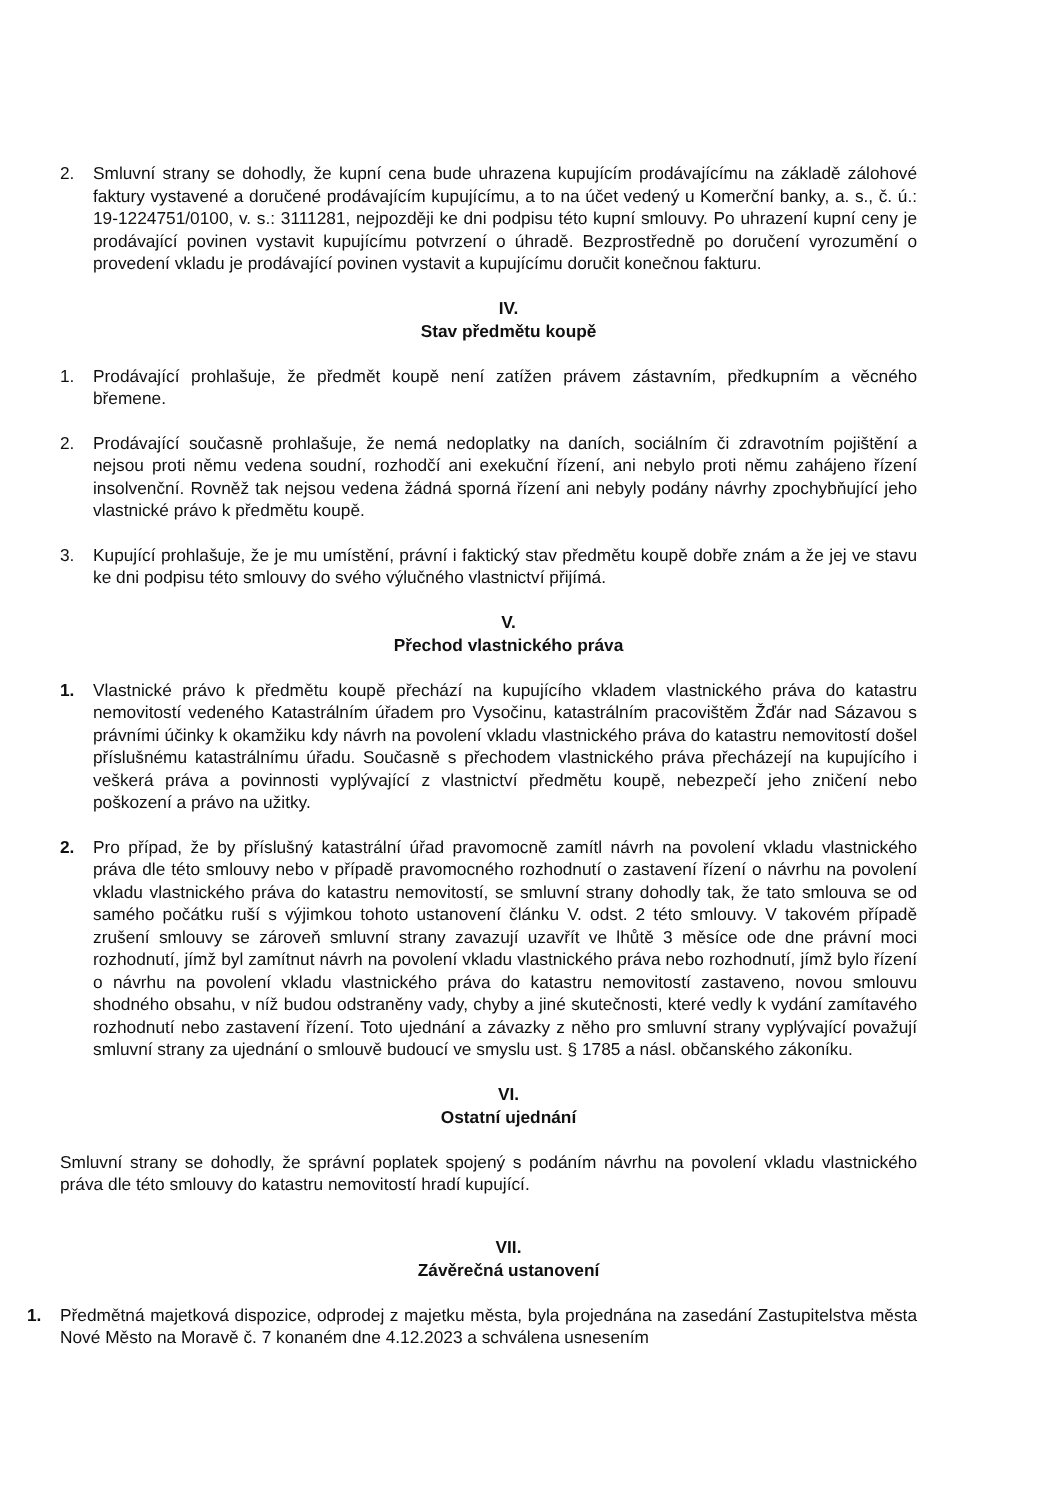2. Smluvní strany se dohodly, že kupní cena bude uhrazena kupujícím prodávajícímu na základě zálohové faktury vystavené a doručené prodávajícím kupujícímu, a to na účet vedený u Komerční banky, a. s., č. ú.: 19-1224751/0100, v. s.: 3111281, nejpozději ke dni podpisu této kupní smlouvy. Po uhrazení kupní ceny je prodávající povinen vystavit kupujícímu potvrzení o úhradě. Bezprostředně po doručení vyrozumění o provedení vkladu je prodávající povinen vystavit a kupujícímu doručit konečnou fakturu.
IV.
Stav předmětu koupě
1. Prodávající prohlašuje, že předmět koupě není zatížen právem zástavním, předkupním a věcného břemene.
2. Prodávající současně prohlašuje, že nemá nedoplatky na daních, sociálním či zdravotním pojištění a nejsou proti němu vedena soudní, rozhodčí ani exekuční řízení, ani nebylo proti němu zahájeno řízení insolvenční. Rovněž tak nejsou vedena žádná sporná řízení ani nebyly podány návrhy zpochybňující jeho vlastnické právo k předmětu koupě.
3. Kupující prohlašuje, že je mu umístění, právní i faktický stav předmětu koupě dobře znám a že jej ve stavu ke dni podpisu této smlouvy do svého výlučného vlastnictví přijímá.
V.
Přechod vlastnického práva
1. Vlastnické právo k předmětu koupě přechází na kupujícího vkladem vlastnického práva do katastru nemovitostí vedeného Katastrálním úřadem pro Vysočinu, katastrálním pracovištěm Žďár nad Sázavou s právními účinky k okamžiku kdy návrh na povolení vkladu vlastnického práva do katastru nemovitostí došel příslušnému katastrálnímu úřadu. Současně s přechodem vlastnického práva přecházejí na kupujícího i veškerá práva a povinnosti vyplývající z vlastnictví předmětu koupě, nebezpečí jeho zničení nebo poškození a právo na užitky.
2. Pro případ, že by příslušný katastrální úřad pravomocně zamítl návrh na povolení vkladu vlastnického práva dle této smlouvy nebo v případě pravomocného rozhodnutí o zastavení řízení o návrhu na povolení vkladu vlastnického práva do katastru nemovitostí, se smluvní strany dohodly tak, že tato smlouva se od samého počátku ruší s výjimkou tohoto ustanovení článku V. odst. 2 této smlouvy. V takovém případě zrušení smlouvy se zároveň smluvní strany zavazují uzavřít ve lhůtě 3 měsíce ode dne právní moci rozhodnutí, jímž byl zamítnut návrh na povolení vkladu vlastnického práva nebo rozhodnutí, jímž bylo řízení o návrhu na povolení vkladu vlastnického práva do katastru nemovitostí zastaveno, novou smlouvu shodného obsahu, v níž budou odstraněny vady, chyby a jiné skutečnosti, které vedly k vydání zamítavého rozhodnutí nebo zastavení řízení. Toto ujednání a závazky z něho pro smluvní strany vyplývající považují smluvní strany za ujednání o smlouvě budoucí ve smyslu ust. § 1785 a násl. občanského zákoníku.
VI.
Ostatní ujednání
Smluvní strany se dohodly, že správní poplatek spojený s podáním návrhu na povolení vkladu vlastnického práva dle této smlouvy do katastru nemovitostí hradí kupující.
VII.
Závěrečná ustanovení
1. Předmětná majetková dispozice, odprodej z majetku města, byla projednána na zasedání Zastupitelstva města Nové Město na Moravě č. 7 konaném dne 4.12.2023 a schválena usnesením